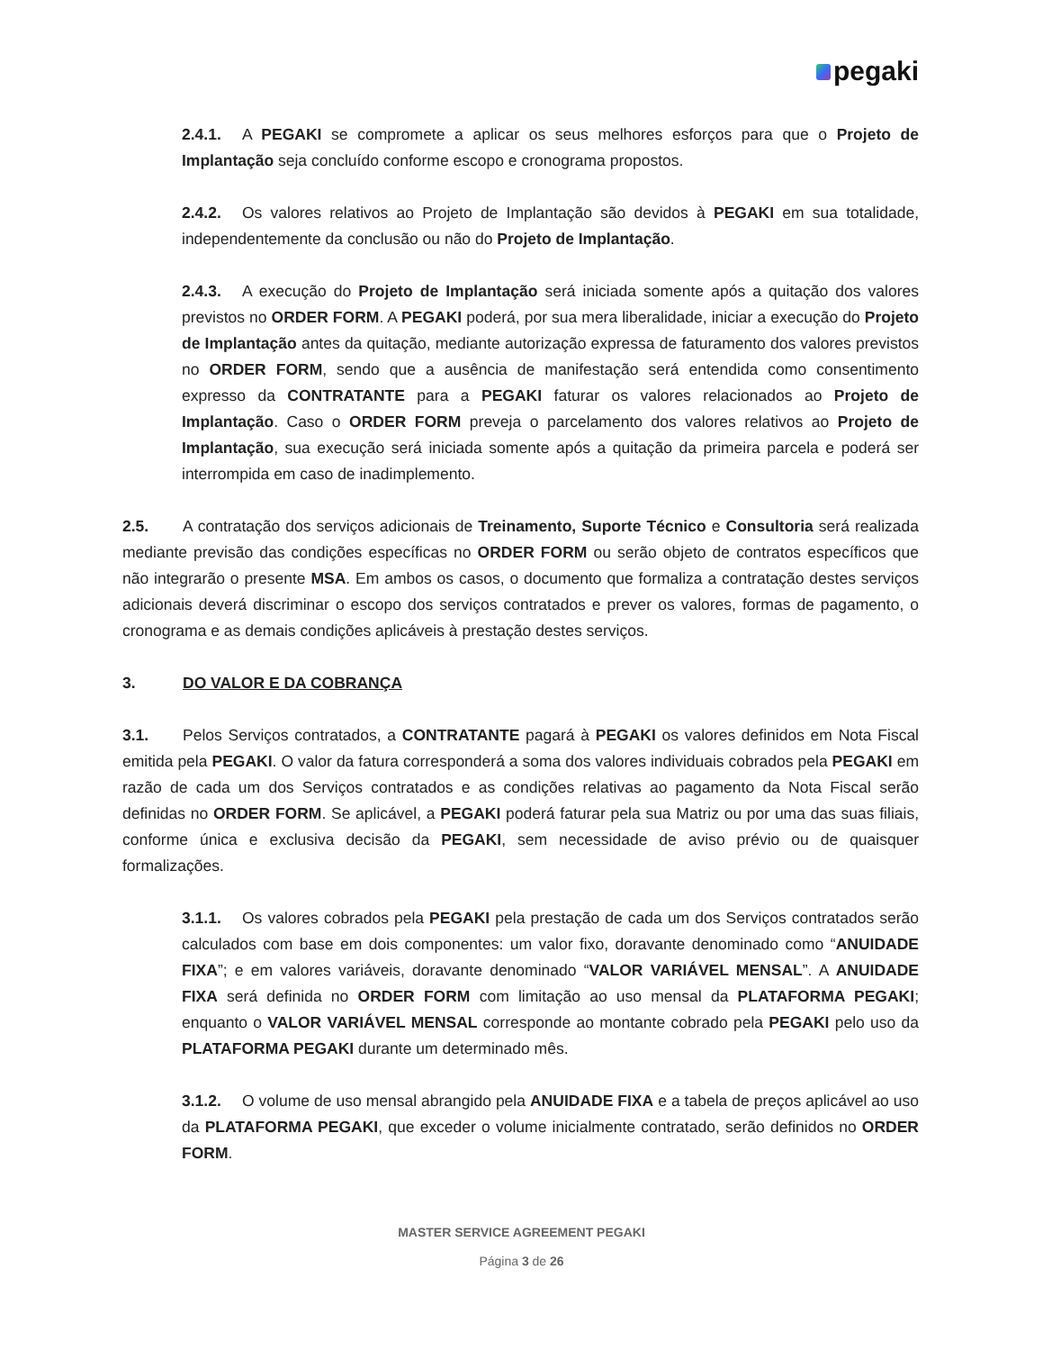pegaki
2.4.1. A PEGAKI se compromete a aplicar os seus melhores esforços para que o Projeto de Implantação seja concluído conforme escopo e cronograma propostos.
2.4.2. Os valores relativos ao Projeto de Implantação são devidos à PEGAKI em sua totalidade, independentemente da conclusão ou não do Projeto de Implantação.
2.4.3. A execução do Projeto de Implantação será iniciada somente após a quitação dos valores previstos no ORDER FORM. A PEGAKI poderá, por sua mera liberalidade, iniciar a execução do Projeto de Implantação antes da quitação, mediante autorização expressa de faturamento dos valores previstos no ORDER FORM, sendo que a ausência de manifestação será entendida como consentimento expresso da CONTRATANTE para a PEGAKI faturar os valores relacionados ao Projeto de Implantação. Caso o ORDER FORM preveja o parcelamento dos valores relativos ao Projeto de Implantação, sua execução será iniciada somente após a quitação da primeira parcela e poderá ser interrompida em caso de inadimplemento.
2.5. A contratação dos serviços adicionais de Treinamento, Suporte Técnico e Consultoria será realizada mediante previsão das condições específicas no ORDER FORM ou serão objeto de contratos específicos que não integrarão o presente MSA. Em ambos os casos, o documento que formaliza a contratação destes serviços adicionais deverá discriminar o escopo dos serviços contratados e prever os valores, formas de pagamento, o cronograma e as demais condições aplicáveis à prestação destes serviços.
3. DO VALOR E DA COBRANÇA
3.1. Pelos Serviços contratados, a CONTRATANTE pagará à PEGAKI os valores definidos em Nota Fiscal emitida pela PEGAKI. O valor da fatura corresponderá a soma dos valores individuais cobrados pela PEGAKI em razão de cada um dos Serviços contratados e as condições relativas ao pagamento da Nota Fiscal serão definidas no ORDER FORM. Se aplicável, a PEGAKI poderá faturar pela sua Matriz ou por uma das suas filiais, conforme única e exclusiva decisão da PEGAKI, sem necessidade de aviso prévio ou de quaisquer formalizações.
3.1.1. Os valores cobrados pela PEGAKI pela prestação de cada um dos Serviços contratados serão calculados com base em dois componentes: um valor fixo, doravante denominado como “ANUIDADE FIXA”; e em valores variáveis, doravante denominado “VALOR VARIÁVEL MENSAL”. A ANUIDADE FIXA será definida no ORDER FORM com limitação ao uso mensal da PLATAFORMA PEGAKI; enquanto o VALOR VARIÁVEL MENSAL corresponde ao montante cobrado pela PEGAKI pelo uso da PLATAFORMA PEGAKI durante um determinado mês.
3.1.2. O volume de uso mensal abrangido pela ANUIDADE FIXA e a tabela de preços aplicável ao uso da PLATAFORMA PEGAKI, que exceder o volume inicialmente contratado, serão definidos no ORDER FORM.
MASTER SERVICE AGREEMENT PEGAKI
Página 3 de 26